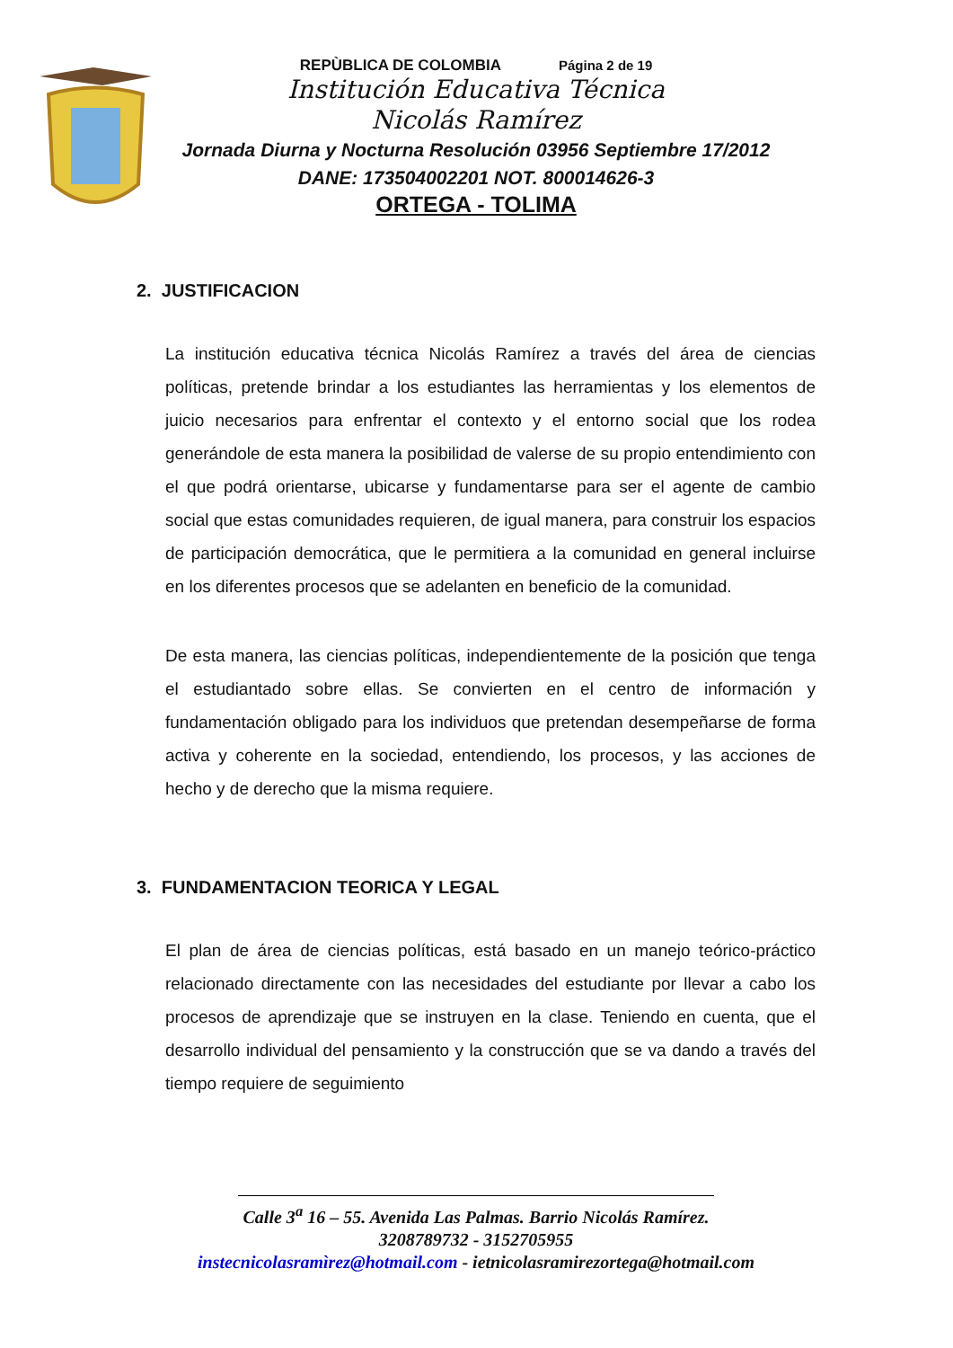REPÙBLICA DE COLOMBIA Página 2 de 19
Institución Educativa Técnica
Nicolás Ramírez
Jornada Diurna y Nocturna Resolución 03956 Septiembre 17/2012
DANE: 173504002201 NOT. 800014626-3
ORTEGA - TOLIMA
2. JUSTIFICACION
La institución educativa técnica Nicolás Ramírez a través del área de ciencias políticas, pretende brindar a los estudiantes las herramientas y los elementos de juicio necesarios para enfrentar el contexto y el entorno social que los rodea generándole de esta manera la posibilidad de valerse de su propio entendimiento con el que podrá orientarse, ubicarse y fundamentarse para ser el agente de cambio social que estas comunidades requieren, de igual manera, para construir los espacios de participación democrática, que le permitiera a la comunidad en general incluirse en los diferentes procesos que se adelanten en beneficio de la comunidad.
De esta manera, las ciencias políticas, independientemente de la posición que tenga el estudiantado sobre ellas. Se convierten en el centro de información y fundamentación obligado para los individuos que pretendan desempeñarse de forma activa y coherente en la sociedad, entendiendo, los procesos, y las acciones de hecho y de derecho que la misma requiere.
3. FUNDAMENTACION TEORICA Y LEGAL
El plan de área de ciencias políticas, está basado en un manejo teórico-práctico relacionado directamente con las necesidades del estudiante por llevar a cabo los procesos de aprendizaje que se instruyen en la clase. Teniendo en cuenta, que el desarrollo individual del pensamiento y la construcción que se va dando a través del tiempo requiere de seguimiento
Calle 3<sup>a</sup> 16 – 55. Avenida Las Palmas. Barrio Nicolás Ramírez.
3208789732 - 3152705955
instecnicolasramìrez@hotmail.com - ietnicolasramirezortega@hotmail.com